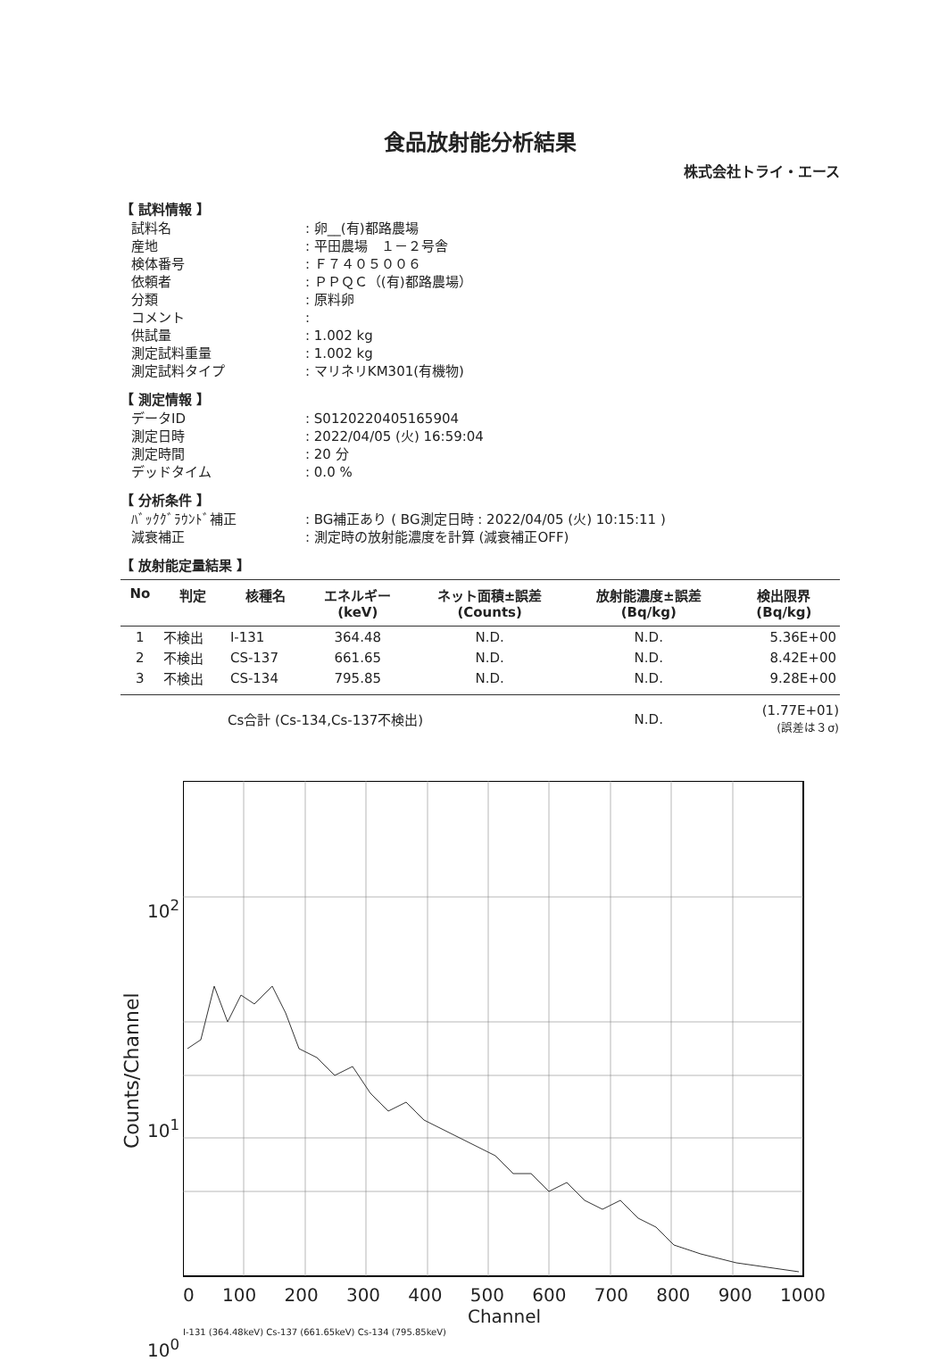食品放射能分析結果
株式会社トライ・エース
【 試料情報 】
試料名
: 卵__(有)都路農場
産地
: 平田農場　１－２号舎
検体番号
: Ｆ７４０５００６
依頼者
: ＰＰＱＣ（(有)都路農場）
分類
: 原料卵
コメント
:
供試量
: 1.002 kg
測定試料重量
: 1.002 kg
測定試料タイプ
: マリネリKM301(有機物)
【 測定情報 】
データID
: S0120220405165904
測定日時
: 2022/04/05 (火) 16:59:04
測定時間
: 20 分
デッドタイム
: 0.0 %
【 分析条件 】
ﾊﾞｯｸｸﾞﾗｳﾝﾄﾞ補正
: BG補正あり ( BG測定日時 : 2022/04/05 (火) 10:15:11 )
減衰補正
: 測定時の放射能濃度を計算 (減衰補正OFF)
【 放射能定量結果 】
| No | 判定 | 核種名 | エネルギー (keV) | ネット面積±誤差 (Counts) | 放射能濃度±誤差 (Bq/kg) | 検出限界 (Bq/kg) |
| --- | --- | --- | --- | --- | --- | --- |
| 1 | 不検出 | I-131 | 364.48 | N.D. | N.D. | 5.36E+00 |
| 2 | 不検出 | CS-137 | 661.65 | N.D. | N.D. | 8.42E+00 |
| 3 | 不検出 | CS-134 | 795.85 | N.D. | N.D. | 9.28E+00 |
| | | Cs合計 (Cs-134,Cs-137不検出) | | | N.D. | (1.77E+01) (誤差は３σ) |
Counts/Channel
10<sup>2</sup>
10<sup>1</sup>
10<sup>0</sup>
0 100 200 300 400 500 600 700 800 900 1000
Channel
I-131 (364.48keV) Cs-137 (661.65keV) Cs-134 (795.85keV)